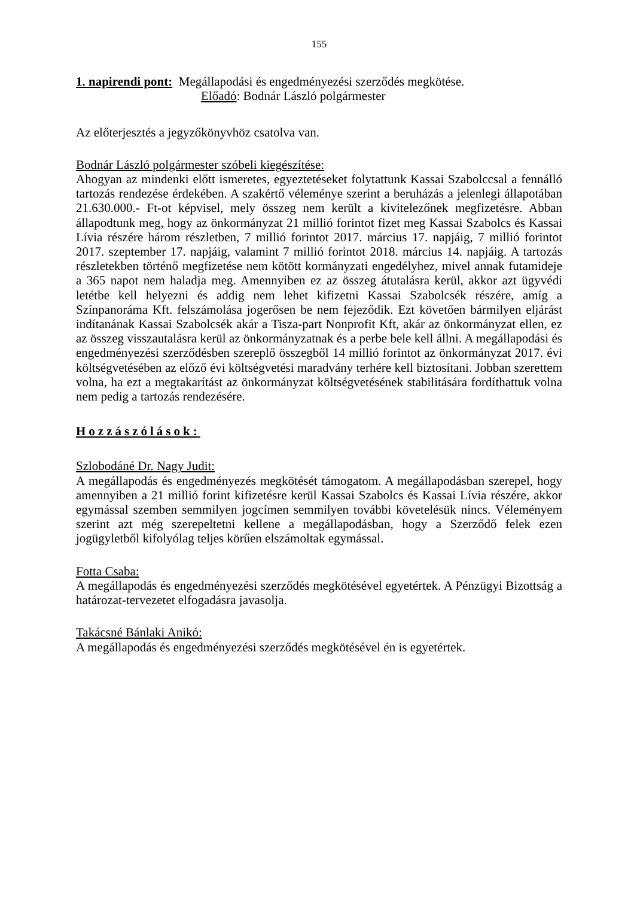155
1. napirendi pont: Megállapodási és engedményezési szerződés megkötése.
Előadó: Bodnár László polgármester
Az előterjesztés a jegyzőkönyvhöz csatolva van.
Bodnár László polgármester szóbeli kiegészítése:
Ahogyan az mindenki előtt ismeretes, egyeztetéseket folytattunk Kassai Szabolccsal a fennálló tartozás rendezése érdekében. A szakértő véleménye szerint a beruházás a jelenlegi állapotában 21.630.000.- Ft-ot képvisel, mely összeg nem került a kivitelezőnek megfizetésre. Abban állapodtunk meg, hogy az önkormányzat 21 millió forintot fizet meg Kassai Szabolcs és Kassai Lívia részére három részletben, 7 millió forintot 2017. március 17. napjáig, 7 millió forintot 2017. szeptember 17. napjáig, valamint 7 millió forintot 2018. március 14. napjáig. A tartozás részletekben történő megfizetése nem kötött kormányzati engedélyhez, mivel annak futamideje a 365 napot nem haladja meg. Amennyiben ez az összeg átutalásra kerül, akkor azt ügyvédi letétbe kell helyezni és addig nem lehet kifizetni Kassai Szabolcsék részére, amíg a Színpanoráma Kft. felszámolása jogerősen be nem fejeződik. Ezt követően bármilyen eljárást indítanának Kassai Szabolcsék akár a Tisza-part Nonprofit Kft, akár az önkormányzat ellen, ez az összeg visszautalásra kerül az önkormányzatnak és a perbe bele kell állni. A megállapodási és engedményezési szerződésben szereplő összegből 14 millió forintot az önkormányzat 2017. évi költségvetésében az előző évi költségvetési maradvány terhére kell biztosítani. Jobban szerettem volna, ha ezt a megtakarítást az önkormányzat költségvetésének stabilitására fordíthattuk volna nem pedig a tartozás rendezésére.
Hozzászólások:
Szlobodáné Dr. Nagy Judit:
A megállapodás és engedményezés megkötését támogatom. A megállapodásban szerepel, hogy amennyiben a 21 millió forint kifizetésre kerül Kassai Szabolcs és Kassai Lívia részére, akkor egymással szemben semmilyen jogcímen semmilyen további követelésük nincs. Véleményem szerint azt még szerepeltetni kellene a megállapodásban, hogy a Szerződő felek ezen jogügyletből kifolyólag teljes körűen elszámoltak egymással.
Fotta Csaba:
A megállapodás és engedményezési szerződés megkötésével egyetértek. A Pénzügyi Bizottság a határozat-tervezetet elfogadásra javasolja.
Takácsné Bánlaki Anikó:
A megállapodás és engedményezési szerződés megkötésével én is egyetértek.